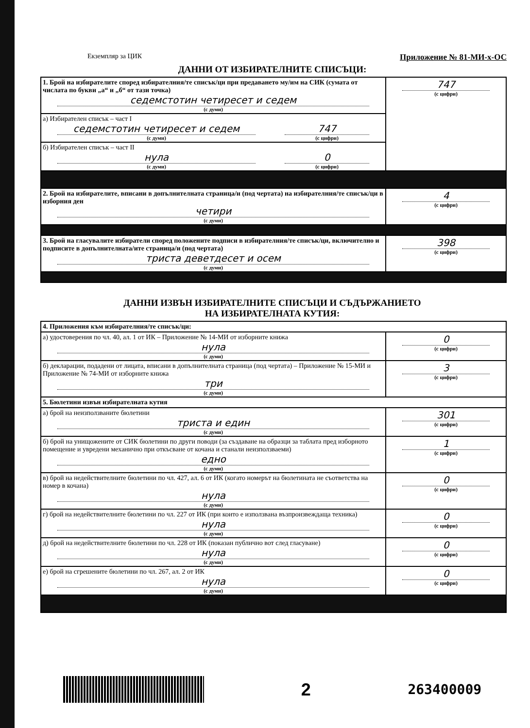Екземпляр за ЦИК Приложение № 81-МИ-х-ОС
ДАННИ ОТ ИЗБИРАТЕЛНИТЕ СПИСЪЦИ:
| 1. Брой на избирателите според избирателния/те списък/ци при предаването му/им на СИК (сумата от числата по букви „а“ и „б“ от тази точка) седемстотин четиресет и седем (с думи) | 747 (с цифри) |
| а) Избирателен списък – част I седемстотин четиресет и седем (с думи) 747 (с цифри) | |
| б) Избирателен списък – част II нула (с думи) 0 (с цифри) | |
| 2. Брой на избирателите, вписани в допълнителната страница/и (под чертата) на избирателния/те списък/ци в изборния ден четири (с думи) | 4 (с цифри) |
| 3. Брой на гласувалите избиратели според положените подписи в избирателния/те списък/ци, включително и подписите в допълнителната/ите страница/и (под чертата) триста деветдесет и осем (с думи) | 398 (с цифри) |
ДАННИ ИЗВЪН ИЗБИРАТЕЛНИТЕ СПИСЪЦИ И СЪДЪРЖАНИЕТО
НА ИЗБИРАТЕЛНАТА КУТИЯ:
| 4. Приложения към избирателния/те списък/ци: | |
| а) удостоверения по чл. 40, ал. 1 от ИК – Приложение № 14-МИ от изборните книжа нула (с думи) | 0 (с цифри) |
| б) декларации, подадени от лицата, вписани в допълнителната страница (под чертата) – Приложение № 15-МИ и Приложение № 74-МИ от изборните книжа три (с думи) | 3 (с цифри) |
| 5. Бюлетини извън избирателната кутия | |
| а) брой на неизползваните бюлетини триста и един (с думи) | 301 (с цифри) |
| б) брой на унищожените от СИК бюлетини по други поводи (за създаване на образци за таблата пред изборното помещение и увредени механично при откъсване от кочана и станали неизползваеми) едно (с думи) | 1 (с цифри) |
| в) брой на недействителните бюлетини по чл. 427, ал. 6 от ИК (когато номерът на бюлетината не съответства на номер в кочана) нула (с думи) | 0 (с цифри) |
| г) брой на недействителните бюлетини по чл. 227 от ИК (при които е използвана възпроизвеждаща техника) нула (с думи) | 0 (с цифри) |
| д) брой на недействителните бюлетини по чл. 228 от ИК (показан публично вот след гласуване) нула (с думи) | 0 (с цифри) |
| е) брой на сгрешените бюлетини по чл. 267, ал. 2 от ИК нула (с думи) | 0 (с цифри) |
2 263400009